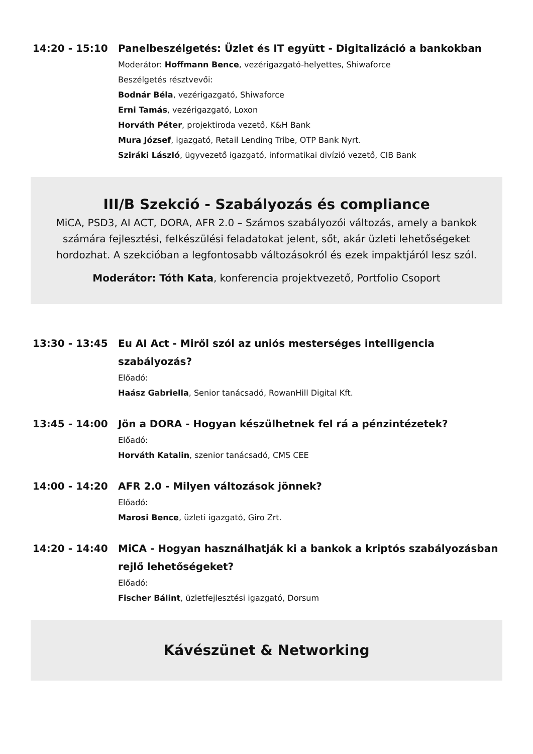14:20 - 15:10 Panelbeszélgetés: Üzlet és IT együtt - Digitalizáció a bankokban
Moderátor: Hoffmann Bence, vezérigazgató-helyettes, Shiwaforce
Beszélgetés résztvevői:
Bodnár Béla, vezérigazgató, Shiwaforce
Erni Tamás, vezérigazgató, Loxon
Horváth Péter, projektiroda vezető, K&H Bank
Mura József, igazgató, Retail Lending Tribe, OTP Bank Nyrt.
Sziráki László, ügyvezető igazgató, informatikai divízió vezető, CIB Bank
III/B Szekció - Szabályozás és compliance
MiCA, PSD3, AI ACT, DORA, AFR 2.0 – Számos szabályozói változás, amely a bankok számára fejlesztési, felkészülési feladatokat jelent, sőt, akár üzleti lehetőségeket hordozhat. A szekcióban a legfontosabb változásokról és ezek impaktjáról lesz szól.
Moderátor: Tóth Kata, konferencia projektvezető, Portfolio Csoport
13:30 - 13:45 Eu AI Act - Miről szól az uniós mesterséges intelligencia szabályozás?
Előadó:
Haász Gabriella, Senior tanácsadó, RowanHill Digital Kft.
13:45 - 14:00 Jön a DORA - Hogyan készülhetnek fel rá a pénzintézetek?
Előadó:
Horváth Katalin, szenior tanácsadó, CMS CEE
14:00 - 14:20 AFR 2.0 - Milyen változások jönnek?
Előadó:
Marosi Bence, üzleti igazgató, Giro Zrt.
14:20 - 14:40 MiCA - Hogyan használhatják ki a bankok a kriptós szabályozásban rejlő lehetőségeket?
Előadó:
Fischer Bálint, üzletfejlesztési igazgató, Dorsum
Kávészünet & Networking